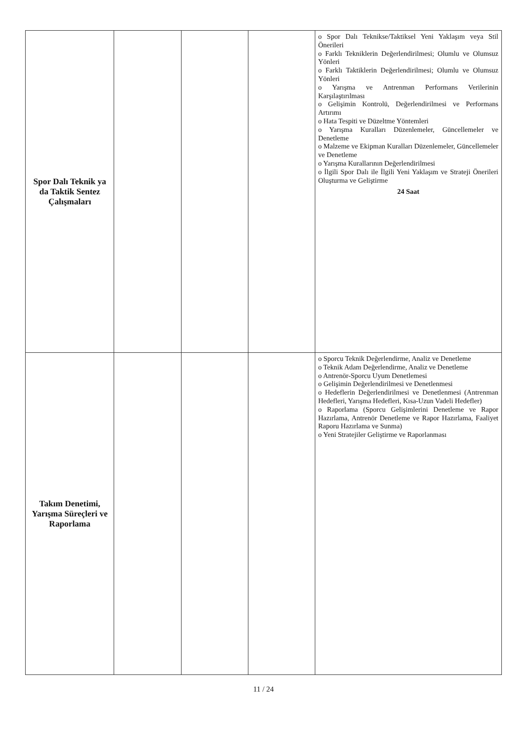| Spor Dalı Teknik ya da Taktik Sentez Çalışmaları | | | | o Spor Dalı Teknikse/Taktiksel Yeni Yaklaşım veya Stil Önerileri o Farklı Tekniklerin Değerlendirilmesi; Olumlu ve Olumsuz Yönleri o Farklı Taktiklerin Değerlendirilmesi; Olumlu ve Olumsuz Yönleri o Yarışma ve Antrenman Performans Verilerinin Karşılaştırılması o Gelişimin Kontrolü, Değerlendirilmesi ve Performans Artırımı o Hata Tespiti ve Düzeltme Yöntemleri o Yarışma Kuralları Düzenlemeler, Güncellemeler ve Denetleme o Malzeme ve Ekipman Kuralları Düzenlemeler, Güncellemeler ve Denetleme o Yarışma Kurallarının Değerlendirilmesi o İlgili Spor Dalı ile İlgili Yeni Yaklaşım ve Strateji Önerileri Oluşturma ve Geliştirme 24 Saat |
| Takım Denetimi, Yarışma Süreçleri ve Raporlama | | | | o Sporcu Teknik Değerlendirme, Analiz ve Denetleme o Teknik Adam Değerlendirme, Analiz ve Denetleme o Antrenör-Sporcu Uyum Denetlemesi o Gelişimin Değerlendirilmesi ve Denetlenmesi o Hedeflerin Değerlendirilmesi ve Denetlenmesi (Antrenman Hedefleri, Yarışma Hedefleri, Kısa-Uzun Vadeli Hedefler) o Raporlama (Sporcu Gelişimlerini Denetleme ve Rapor Hazırlama, Antrenör Denetleme ve Rapor Hazırlama, Faaliyet Raporu Hazırlama ve Sunma) o Yeni Stratejiler Geliştirme ve Raporlanması |
11 / 24